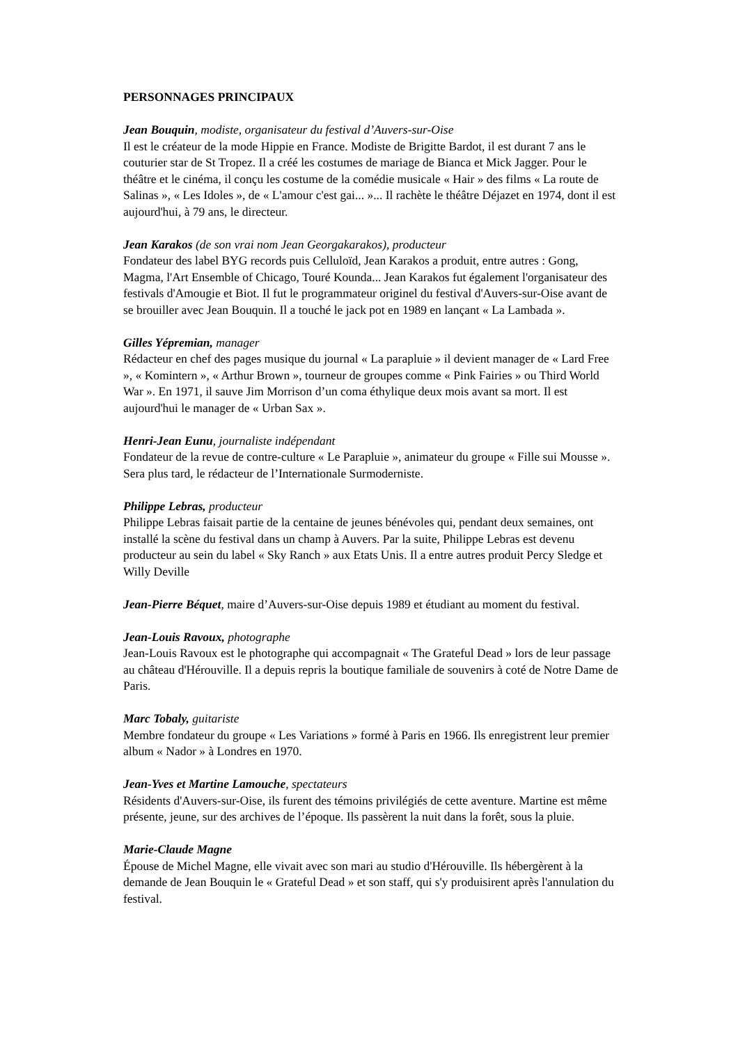PERSONNAGES PRINCIPAUX
Jean Bouquin, modiste, organisateur du festival d’Auvers-sur-Oise
Il est le créateur de la mode Hippie en France. Modiste de Brigitte Bardot, il est durant 7 ans le couturier star de St Tropez. Il a créé les costumes de mariage de Bianca et Mick Jagger. Pour le théâtre et le cinéma, il conçu les costume de la comédie musicale « Hair » des films « La route de Salinas », « Les Idoles », de « L'amour c'est gai... »... Il rachète le théâtre Déjazet en 1974, dont il est aujourd'hui, à 79 ans, le directeur.
Jean Karakos (de son vrai nom Jean Georgakarakos), producteur
Fondateur des label BYG records puis Celluloïd, Jean Karakos a produit, entre autres : Gong, Magma, l'Art Ensemble of Chicago, Touré Kounda... Jean Karakos fut également l'organisateur des festivals d'Amougie et Biot. Il fut le programmateur originel du festival d'Auvers-sur-Oise avant de se brouiller avec Jean Bouquin. Il a touché le jack pot en 1989 en lançant « La Lambada ».
Gilles Yépremian, manager
Rédacteur en chef des pages musique du journal « La parapluie » il devient manager de « Lard Free », « Komintern », « Arthur Brown », tourneur de groupes comme « Pink Fairies » ou Third World War ». En 1971, il sauve Jim Morrison d’un coma éthylique deux mois avant sa mort. Il est aujourd'hui le manager de « Urban Sax ».
Henri-Jean Eunu, journaliste indépendant
Fondateur de la revue de contre-culture « Le Parapluie », animateur du groupe « Fille sui Mousse ». Sera plus tard, le rédacteur de l’Internationale Surmoderniste.
Philippe Lebras, producteur
Philippe Lebras faisait partie de la centaine de jeunes bénévoles qui, pendant deux semaines, ont installé la scène du festival dans un champ à Auvers. Par la suite, Philippe Lebras est devenu producteur au sein du label « Sky Ranch » aux Etats Unis. Il a entre autres produit Percy Sledge et Willy Deville
Jean-Pierre Béquet, maire d’Auvers-sur-Oise depuis 1989 et étudiant au moment du festival.
Jean-Louis Ravoux, photographe
Jean-Louis Ravoux est le photographe qui accompagnait « The Grateful Dead » lors de leur passage au château d'Hérouville. Il a depuis repris la boutique familiale de souvenirs à coté de Notre Dame de Paris.
Marc Tobaly, guitariste
Membre fondateur du groupe « Les Variations » formé à Paris en 1966. Ils enregistrent leur premier album « Nador » à Londres en 1970.
Jean-Yves et Martine Lamouche, spectateurs
Résidents d'Auvers-sur-Oise, ils furent des témoins privilégiés de cette aventure. Martine est même présente, jeune, sur des archives de l’époque. Ils passèrent la nuit dans la forêt, sous la pluie.
Marie-Claude Magne
Épouse de Michel Magne, elle vivait avec son mari au studio d'Hérouville. Ils hébergèrent à la demande de Jean Bouquin le « Grateful Dead » et son staff, qui s'y produisirent après l'annulation du festival.